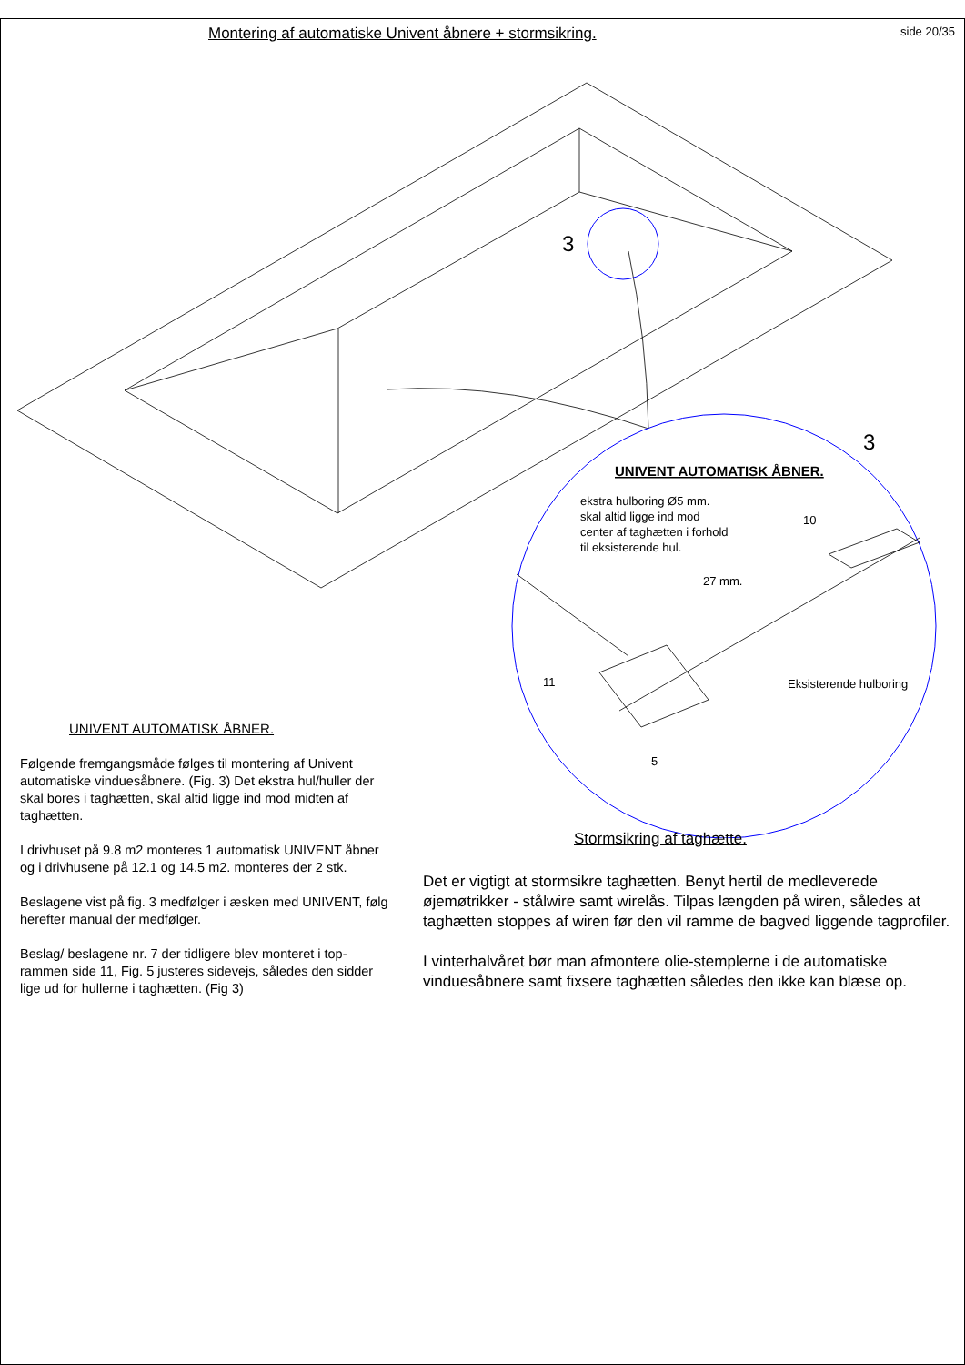Montering af automatiske Univent åbnere + stormsikring.
side 20/35
3
3
UNIVENT AUTOMATISK ÅBNER.
ekstra hulboring Ø5 mm.
skal altid ligge ind mod
center af taghætten i forhold
til eksisterende hul.
10
27 mm.
Eksisterende hulboring
11
5
UNIVENT AUTOMATISK ÅBNER.
Følgende fremgangsmåde følges til montering af Univent automatiske vinduesåbnere. (Fig. 3) Det ekstra hul/huller der skal bores i taghætten, skal altid ligge ind mod midten af taghætten.
I drivhuset på 9.8 m2 monteres 1 automatisk UNIVENT åbner og i drivhusene på 12.1 og 14.5 m2. monteres der 2 stk.
Beslagene vist på fig. 3 medfølger i æsken med UNIVENT, følg herefter manual der medfølger.
Beslag/ beslagene nr. 7 der tidligere blev monteret i top-rammen side 11, Fig. 5 justeres sidevejs, således den sidder lige ud for hullerne i taghætten. (Fig 3)
Stormsikring af taghætte.
Det er vigtigt at stormsikre taghætten. Benyt hertil de medleverede øjemøtrikker - stålwire samt wirelås. Tilpas længden på wiren, således at taghætten stoppes af wiren før den vil ramme de bagved liggende tagprofiler.
I vinterhalvåret bør man afmontere olie-stemplerne i de automatiske vinduesåbnere samt fixsere taghætten således den ikke kan blæse op.